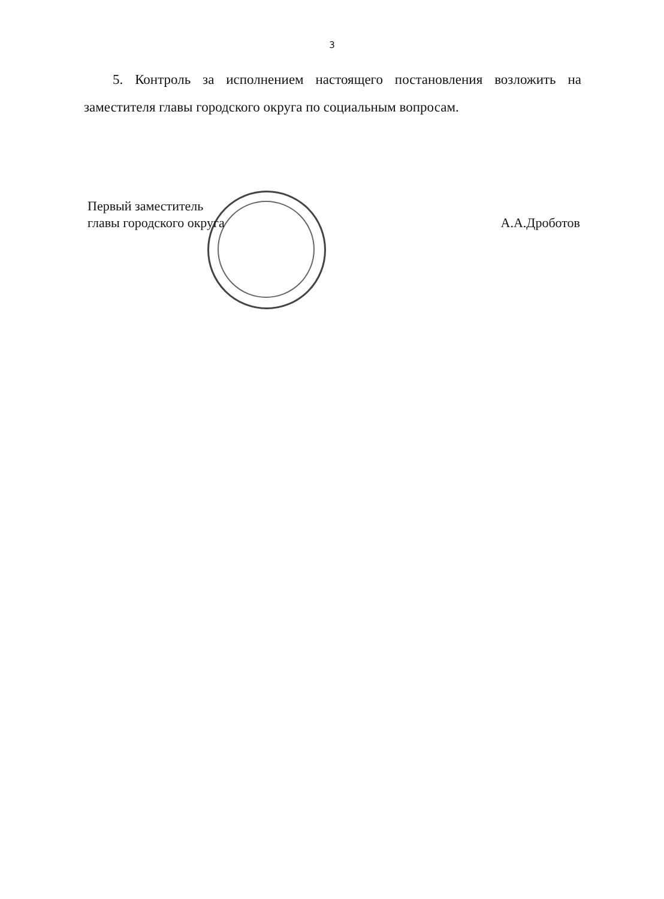3
5. Контроль за исполнением настоящего постановления возложить на заместителя главы городского округа по социальным вопросам.
Первый заместитель
главы городского округа
А.А.Дроботов